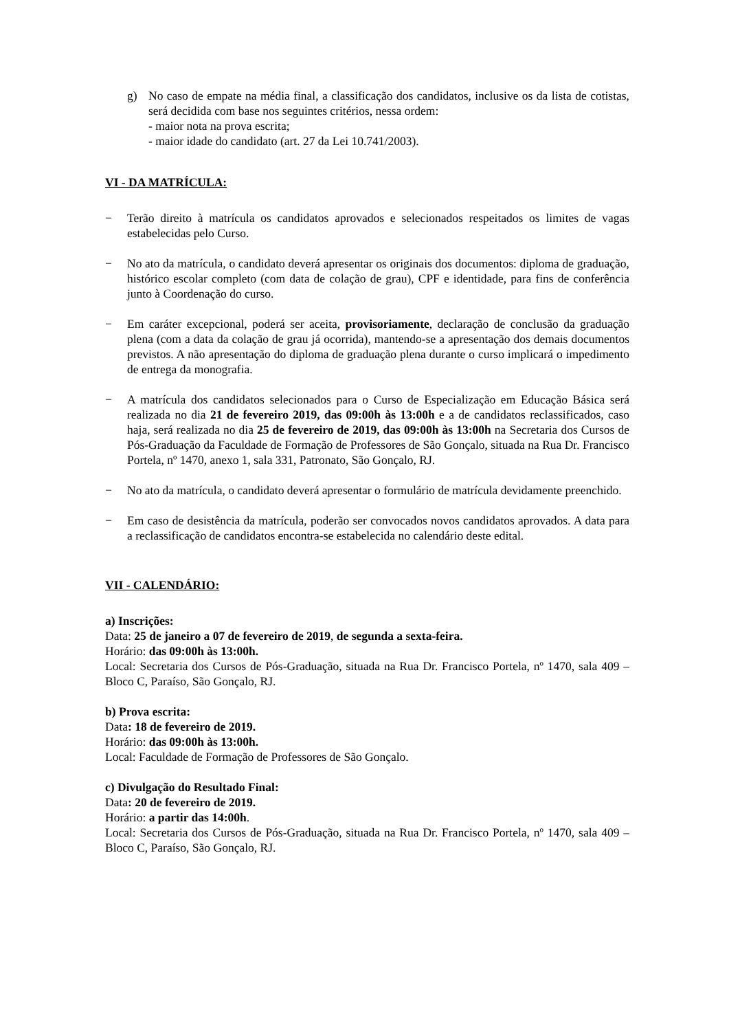g) No caso de empate na média final, a classificação dos candidatos, inclusive os da lista de cotistas, será decidida com base nos seguintes critérios, nessa ordem:
- maior nota na prova escrita;
- maior idade do candidato (art. 27 da Lei 10.741/2003).
VI - DA MATRÍCULA:
− Terão direito à matrícula os candidatos aprovados e selecionados respeitados os limites de vagas estabelecidas pelo Curso.
− No ato da matrícula, o candidato deverá apresentar os originais dos documentos: diploma de graduação, histórico escolar completo (com data de colação de grau), CPF e identidade, para fins de conferência junto à Coordenação do curso.
− Em caráter excepcional, poderá ser aceita, provisoriamente, declaração de conclusão da graduação plena (com a data da colação de grau já ocorrida), mantendo-se a apresentação dos demais documentos previstos. A não apresentação do diploma de graduação plena durante o curso implicará o impedimento de entrega da monografia.
− A matrícula dos candidatos selecionados para o Curso de Especialização em Educação Básica será realizada no dia 21 de fevereiro 2019, das 09:00h às 13:00h e a de candidatos reclassificados, caso haja, será realizada no dia 25 de fevereiro de 2019, das 09:00h às 13:00h na Secretaria dos Cursos de Pós-Graduação da Faculdade de Formação de Professores de São Gonçalo, situada na Rua Dr. Francisco Portela, nº 1470, anexo 1, sala 331, Patronato, São Gonçalo, RJ.
− No ato da matrícula, o candidato deverá apresentar o formulário de matrícula devidamente preenchido.
− Em caso de desistência da matrícula, poderão ser convocados novos candidatos aprovados. A data para a reclassificação de candidatos encontra-se estabelecida no calendário deste edital.
VII - CALENDÁRIO:
a) Inscrições:
Data: 25 de janeiro a 07 de fevereiro de 2019, de segunda a sexta-feira.
Horário: das 09:00h às 13:00h.
Local: Secretaria dos Cursos de Pós-Graduação, situada na Rua Dr. Francisco Portela, nº 1470, sala 409 – Bloco C, Paraíso, São Gonçalo, RJ.
b) Prova escrita:
Data: 18 de fevereiro de 2019.
Horário: das 09:00h às 13:00h.
Local: Faculdade de Formação de Professores de São Gonçalo.
c) Divulgação do Resultado Final:
Data: 20 de fevereiro de 2019.
Horário: a partir das 14:00h.
Local: Secretaria dos Cursos de Pós-Graduação, situada na Rua Dr. Francisco Portela, nº 1470, sala 409 – Bloco C, Paraíso, São Gonçalo, RJ.